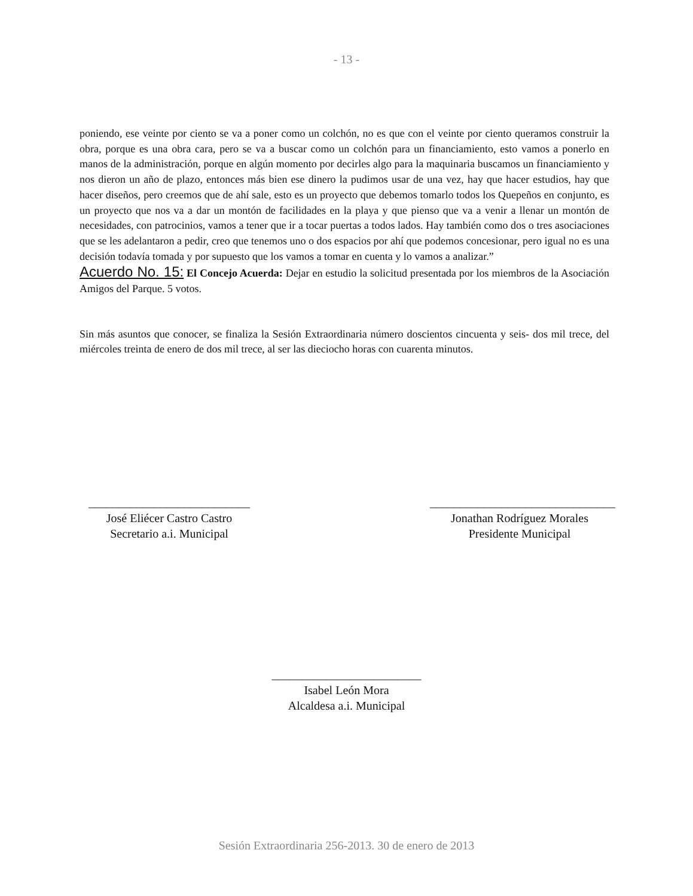- 13 -
poniendo, ese veinte por ciento se va a poner como un colchón, no es que con el veinte por ciento queramos construir la obra, porque es una obra cara, pero se va a buscar como un colchón para un financiamiento, esto vamos a ponerlo en manos de la administración, porque en algún momento por decirles algo para la maquinaria buscamos un financiamiento y nos dieron un año de plazo, entonces más bien ese dinero la pudimos usar de una vez, hay que hacer estudios, hay que hacer diseños, pero creemos que de ahí sale, esto es un proyecto que debemos tomarlo todos los Quepeños en conjunto, es un proyecto que nos va a dar un montón de facilidades en la playa y que pienso que va a venir a llenar un montón de necesidades, con patrocinios, vamos a tener que ir a tocar puertas a todos lados. Hay también como dos o tres asociaciones que se les adelantaron a pedir, creo que tenemos uno o dos espacios por ahí que podemos concesionar, pero igual no es una decisión todavía tomada y por supuesto que los vamos a tomar en cuenta y lo vamos a analizar.”
Acuerdo No. 15: El Concejo Acuerda: Dejar en estudio la solicitud presentada por los miembros de la Asociación Amigos del Parque. 5 votos.
Sin más asuntos que conocer, se finaliza la Sesión Extraordinaria número doscientos cincuenta y seis- dos mil trece, del miércoles treinta de enero de dos mil trece, al ser las dieciocho horas con cuarenta minutos.
___________________________
José Eliécer Castro Castro
Secretario a.i. Municipal
_______________________________
Jonathan Rodríguez Morales
Presidente Municipal
_________________________
Isabel León Mora
Alcaldesa a.i. Municipal
Sesión Extraordinaria 256-2013. 30 de enero de 2013